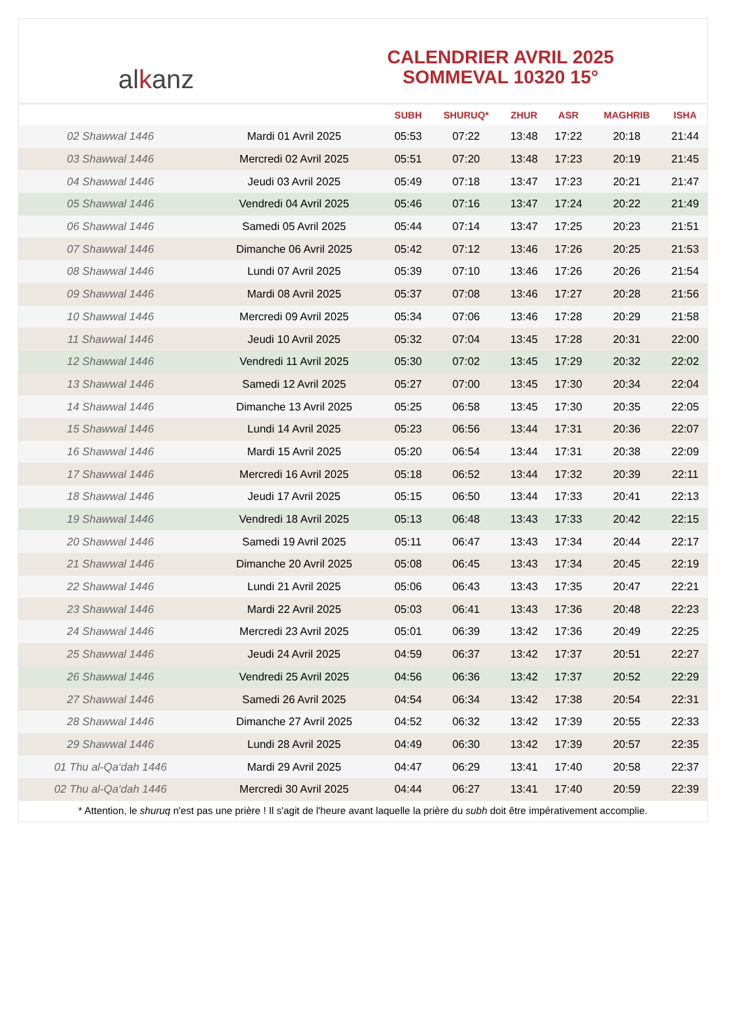al k anz
CALENDRIER AVRIL 2025
SOMMEVAL 10320 15°
| | | SUBH | SHURUQ* | ZHUR | ASR | MAGHRIB | ISHA |
| --- | --- | --- | --- | --- | --- | --- | --- |
| 02 Shawwal 1446 | Mardi 01 Avril 2025 | 05:53 | 07:22 | 13:48 | 17:22 | 20:18 | 21:44 |
| 03 Shawwal 1446 | Mercredi 02 Avril 2025 | 05:51 | 07:20 | 13:48 | 17:23 | 20:19 | 21:45 |
| 04 Shawwal 1446 | Jeudi 03 Avril 2025 | 05:49 | 07:18 | 13:47 | 17:23 | 20:21 | 21:47 |
| 05 Shawwal 1446 | Vendredi 04 Avril 2025 | 05:46 | 07:16 | 13:47 | 17:24 | 20:22 | 21:49 |
| 06 Shawwal 1446 | Samedi 05 Avril 2025 | 05:44 | 07:14 | 13:47 | 17:25 | 20:23 | 21:51 |
| 07 Shawwal 1446 | Dimanche 06 Avril 2025 | 05:42 | 07:12 | 13:46 | 17:26 | 20:25 | 21:53 |
| 08 Shawwal 1446 | Lundi 07 Avril 2025 | 05:39 | 07:10 | 13:46 | 17:26 | 20:26 | 21:54 |
| 09 Shawwal 1446 | Mardi 08 Avril 2025 | 05:37 | 07:08 | 13:46 | 17:27 | 20:28 | 21:56 |
| 10 Shawwal 1446 | Mercredi 09 Avril 2025 | 05:34 | 07:06 | 13:46 | 17:28 | 20:29 | 21:58 |
| 11 Shawwal 1446 | Jeudi 10 Avril 2025 | 05:32 | 07:04 | 13:45 | 17:28 | 20:31 | 22:00 |
| 12 Shawwal 1446 | Vendredi 11 Avril 2025 | 05:30 | 07:02 | 13:45 | 17:29 | 20:32 | 22:02 |
| 13 Shawwal 1446 | Samedi 12 Avril 2025 | 05:27 | 07:00 | 13:45 | 17:30 | 20:34 | 22:04 |
| 14 Shawwal 1446 | Dimanche 13 Avril 2025 | 05:25 | 06:58 | 13:45 | 17:30 | 20:35 | 22:05 |
| 15 Shawwal 1446 | Lundi 14 Avril 2025 | 05:23 | 06:56 | 13:44 | 17:31 | 20:36 | 22:07 |
| 16 Shawwal 1446 | Mardi 15 Avril 2025 | 05:20 | 06:54 | 13:44 | 17:31 | 20:38 | 22:09 |
| 17 Shawwal 1446 | Mercredi 16 Avril 2025 | 05:18 | 06:52 | 13:44 | 17:32 | 20:39 | 22:11 |
| 18 Shawwal 1446 | Jeudi 17 Avril 2025 | 05:15 | 06:50 | 13:44 | 17:33 | 20:41 | 22:13 |
| 19 Shawwal 1446 | Vendredi 18 Avril 2025 | 05:13 | 06:48 | 13:43 | 17:33 | 20:42 | 22:15 |
| 20 Shawwal 1446 | Samedi 19 Avril 2025 | 05:11 | 06:47 | 13:43 | 17:34 | 20:44 | 22:17 |
| 21 Shawwal 1446 | Dimanche 20 Avril 2025 | 05:08 | 06:45 | 13:43 | 17:34 | 20:45 | 22:19 |
| 22 Shawwal 1446 | Lundi 21 Avril 2025 | 05:06 | 06:43 | 13:43 | 17:35 | 20:47 | 22:21 |
| 23 Shawwal 1446 | Mardi 22 Avril 2025 | 05:03 | 06:41 | 13:43 | 17:36 | 20:48 | 22:23 |
| 24 Shawwal 1446 | Mercredi 23 Avril 2025 | 05:01 | 06:39 | 13:42 | 17:36 | 20:49 | 22:25 |
| 25 Shawwal 1446 | Jeudi 24 Avril 2025 | 04:59 | 06:37 | 13:42 | 17:37 | 20:51 | 22:27 |
| 26 Shawwal 1446 | Vendredi 25 Avril 2025 | 04:56 | 06:36 | 13:42 | 17:37 | 20:52 | 22:29 |
| 27 Shawwal 1446 | Samedi 26 Avril 2025 | 04:54 | 06:34 | 13:42 | 17:38 | 20:54 | 22:31 |
| 28 Shawwal 1446 | Dimanche 27 Avril 2025 | 04:52 | 06:32 | 13:42 | 17:39 | 20:55 | 22:33 |
| 29 Shawwal 1446 | Lundi 28 Avril 2025 | 04:49 | 06:30 | 13:42 | 17:39 | 20:57 | 22:35 |
| 01 Thu al-Qa‘dah 1446 | Mardi 29 Avril 2025 | 04:47 | 06:29 | 13:41 | 17:40 | 20:58 | 22:37 |
| 02 Thu al-Qa‘dah 1446 | Mercredi 30 Avril 2025 | 04:44 | 06:27 | 13:41 | 17:40 | 20:59 | 22:39 |
* Attention, le shuruq n'est pas une prière ! Il s'agit de l'heure avant laquelle la prière du subh doit être impérativement accomplie.